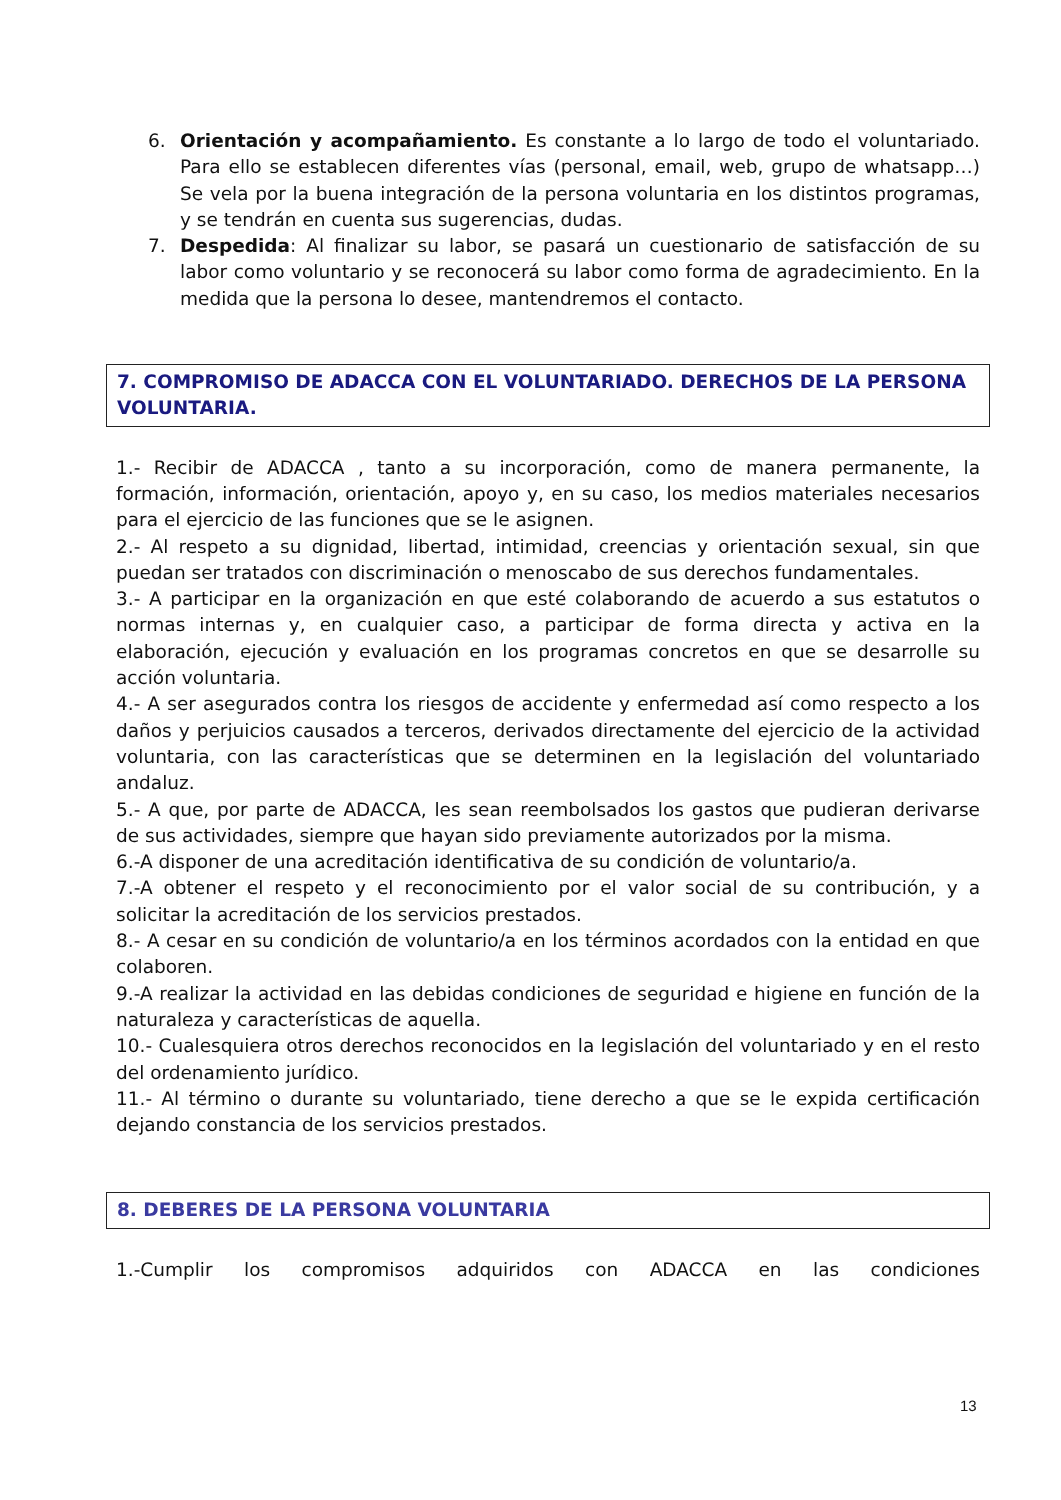6. Orientación y acompañamiento. Es constante a lo largo de todo el voluntariado. Para ello se establecen diferentes vías (personal, email, web, grupo de whatsapp…) Se vela por la buena integración de la persona voluntaria en los distintos programas, y se tendrán en cuenta sus sugerencias, dudas.
7. Despedida: Al finalizar su labor, se pasará un cuestionario de satisfacción de su labor como voluntario y se reconocerá su labor como forma de agradecimiento. En la medida que la persona lo desee, mantendremos el contacto.
7. COMPROMISO DE ADACCA CON EL VOLUNTARIADO. DERECHOS DE LA PERSONA VOLUNTARIA.
1.- Recibir de ADACCA , tanto a su incorporación, como de manera permanente, la formación, información, orientación, apoyo y, en su caso, los medios materiales necesarios para el ejercicio de las funciones que se le asignen.
2.- Al respeto a su dignidad, libertad, intimidad, creencias y orientación sexual, sin que puedan ser tratados con discriminación o menoscabo de sus derechos fundamentales.
3.- A participar en la organización en que esté colaborando de acuerdo a sus estatutos o normas internas y, en cualquier caso, a participar de forma directa y activa en la elaboración, ejecución y evaluación en los programas concretos en que se desarrolle su acción voluntaria.
4.- A ser asegurados contra los riesgos de accidente y enfermedad así como respecto a los daños y perjuicios causados a terceros, derivados directamente del ejercicio de la actividad voluntaria, con las características que se determinen en la legislación del voluntariado andaluz.
5.- A que, por parte de ADACCA, les sean reembolsados los gastos que pudieran derivarse de sus actividades, siempre que hayan sido previamente autorizados por la misma.
6.-A disponer de una acreditación identificativa de su condición de voluntario/a.
7.-A obtener el respeto y el reconocimiento por el valor social de su contribución, y a solicitar la acreditación de los servicios prestados.
8.- A cesar en su condición de voluntario/a en los términos acordados con la entidad en que colaboren.
9.-A realizar la actividad en las debidas condiciones de seguridad e higiene en función de la naturaleza y características de aquella.
10.- Cualesquiera otros derechos reconocidos en la legislación del voluntariado y en el resto del ordenamiento jurídico.
11.- Al término o durante su voluntariado, tiene derecho a que se le expida certificación dejando constancia de los servicios prestados.
8. DEBERES DE LA PERSONA VOLUNTARIA
1.-Cumplir los compromisos adquiridos con ADACCA en las condiciones
13